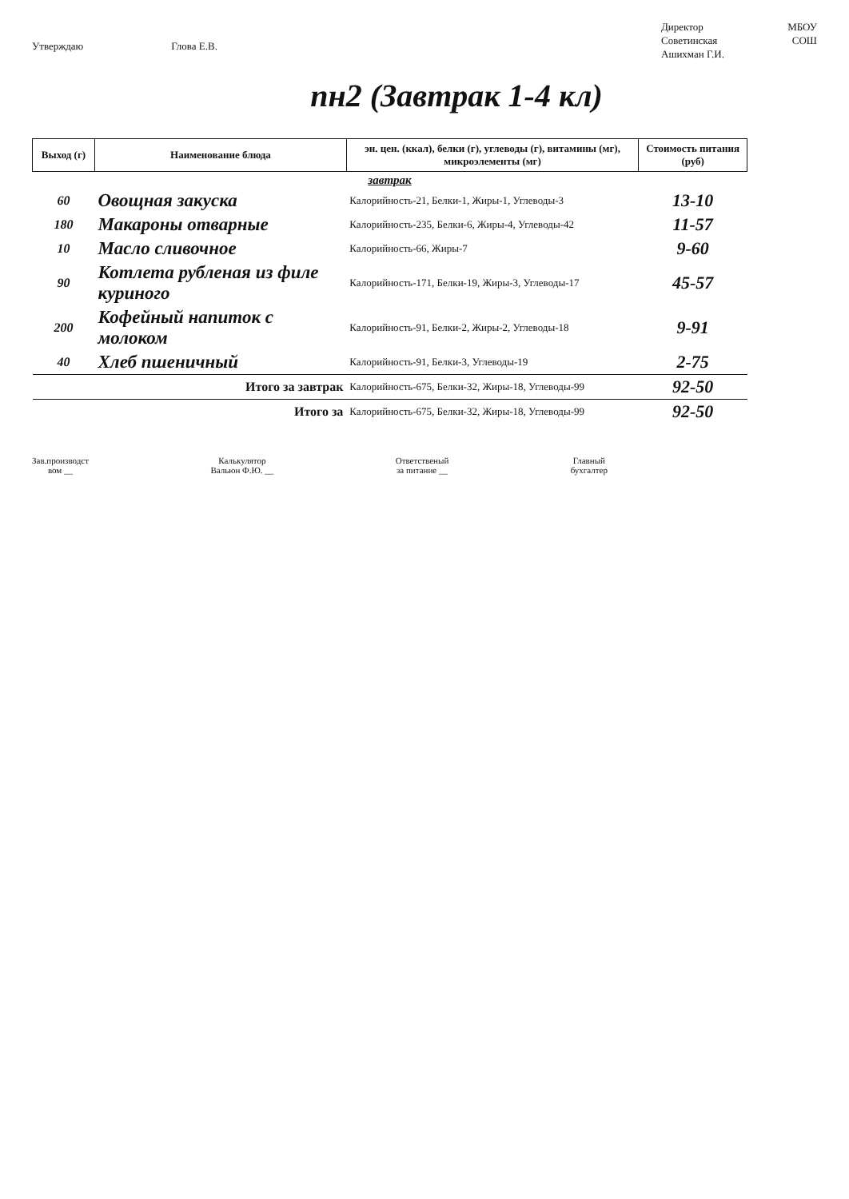Утверждаю Глова Е.В.
Директор МБОУ
Советинская СОШ
Ашихман Г.И.
пн2 (Завтрак 1-4 кл)
| Выход (г) | Наименование блюда | эн. цен. (ккал), белки (г), углеводы (г), витамины (мг), микроэлементы (мг) | Стоимость питания (руб) |
| --- | --- | --- | --- |
| завтрак | | | |
| 60 | Овощная закуска | Калорийность-21, Белки-1, Жиры-1, Углеводы-3 | 13-10 |
| 180 | Макароны отварные | Калорийность-235, Белки-6, Жиры-4, Углеводы-42 | 11-57 |
| 10 | Масло сливочное | Калорийность-66, Жиры-7 | 9-60 |
| 90 | Котлета рубленая из филе куриного | Калорийность-171, Белки-19, Жиры-3, Углеводы-17 | 45-57 |
| 200 | Кофейный напиток с молоком | Калорийность-91, Белки-2, Жиры-2, Углеводы-18 | 9-91 |
| 40 | Хлеб пшеничный | Калорийность-91, Белки-3, Углеводы-19 | 2-75 |
| Итого за завтрак | | Калорийность-675, Белки-32, Жиры-18, Углеводы-99 | 92-50 |
| Итого за | | Калорийность-675, Белки-32, Жиры-18, Углеводы-99 | 92-50 |
Зав.производст
вом __ Калькулятор
Вальюн Ф.Ю. __ Ответственый
за питание __ Главный
бухгалтер